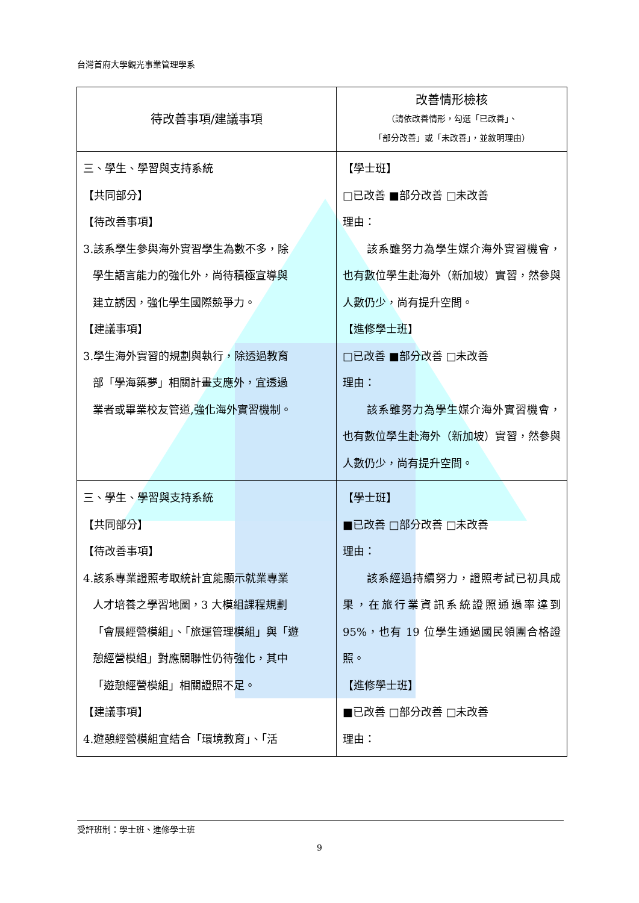台灣首府大學觀光事業管理學系
| 待改善事項/建議事項 | 改善情形檢核 （請依改善情形，勾選「已改善」、 「部分改善」或「未改善」，並敘明理由） |
| --- | --- |
| 三、學生、學習與支持系統 【共同部分】 【待改善事項】 3.該系學生參與海外實習學生為數不多，除 學生語言能力的強化外，尚待積極宣導與 建立誘因，強化學生國際競爭力。 【建議事項】 3.學生海外實習的規劃與執行，除透過教育 部「學海築夢」相關計畫支應外，宜透過 業者或畢業校友管道,強化海外實習機制。 | 【學士班】 □已改善 ■部分改善 □未改善 理由： 該系雖努力為學生媒介海外實習機會，也有數位學生赴海外（新加坡）實習，然參與人數仍少，尚有提升空間。 【進修學士班】 □已改善 ■部分改善 □未改善 理由： 該系雖努力為學生媒介海外實習機會，也有數位學生赴海外（新加坡）實習，然參與人數仍少，尚有提升空間。 |
| 三、學生、學習與支持系統 【共同部分】 【待改善事項】 4.該系專業證照考取統計宜能顯示就業專業 人才培養之學習地圖，3 大模組課程規劃 「會展經營模組」、「旅運管理模組」與「遊 憩經營模組」對應關聯性仍待強化，其中 「遊憩經營模組」相關證照不足。 【建議事項】 4.遊憩經營模組宜結合「環境教育」、「活 | 【學士班】 ■已改善 □部分改善 □未改善 理由： 該系經過持續努力，證照考試已初具成果，在旅行業資訊系統證照通過率達到 95%，也有 19 位學生通過國民領團合格證照。 【進修學士班】 ■已改善 □部分改善 □未改善 理由： |
受評班制：學士班、進修學士班
9